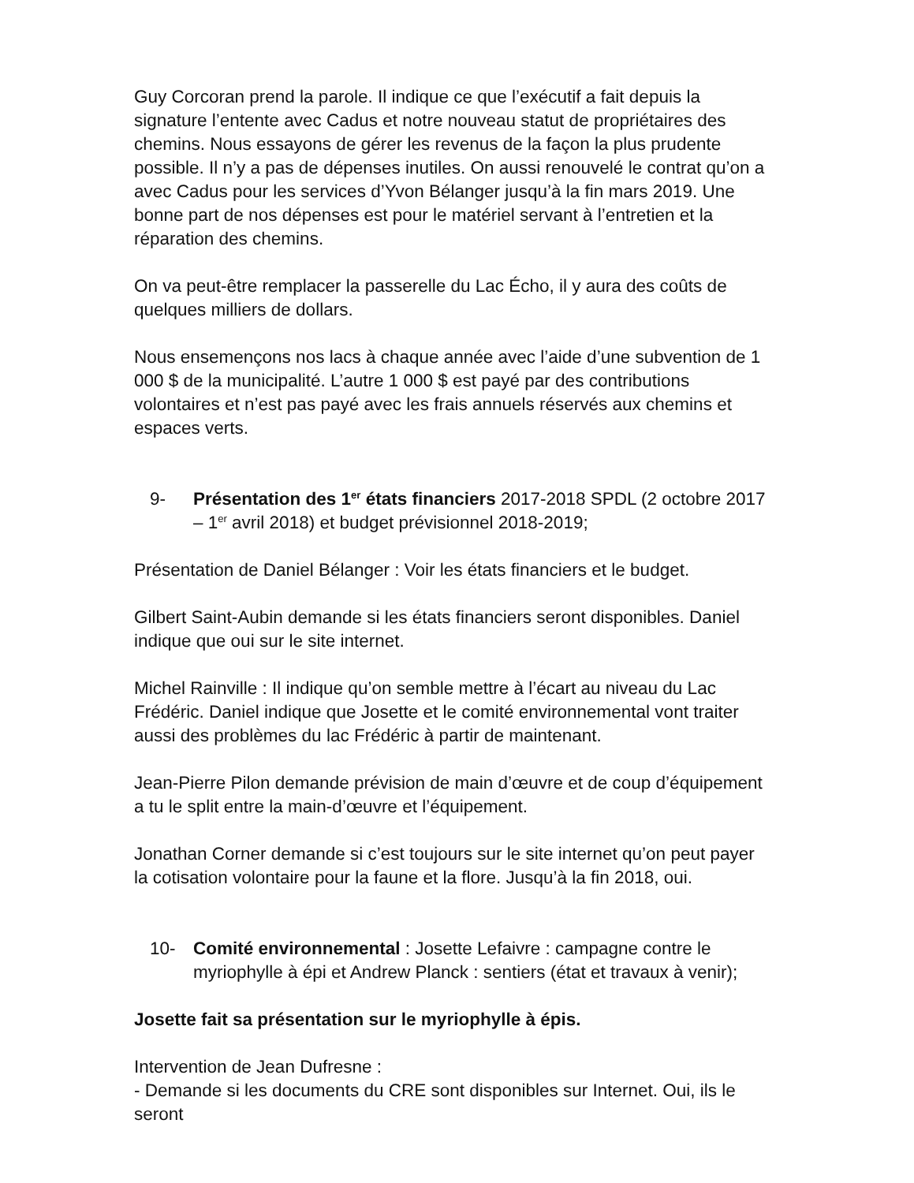Guy Corcoran prend la parole. Il indique ce que l’exécutif a fait depuis la signature l’entente avec Cadus et notre nouveau statut de propriétaires des chemins. Nous essayons de gérer les revenus de la façon la plus prudente possible. Il n’y a pas de dépenses inutiles. On aussi renouvelé le contrat qu’on a avec Cadus pour les services d’Yvon Bélanger jusqu’à la fin mars 2019. Une bonne part de nos dépenses est pour le matériel servant à l’entretien et la réparation des chemins.
On va peut-être remplacer la passerelle du Lac Écho, il y aura des coûts de quelques milliers de dollars.
Nous ensemençons nos lacs à chaque année avec l’aide d’une subvention de 1 000 $ de la municipalité. L’autre 1 000 $ est payé par des contributions volontaires et n’est pas payé avec les frais annuels réservés aux chemins et espaces verts.
9- Présentation des 1<sup>er</sup> états financiers 2017-2018 SPDL (2 octobre 2017 – 1<sup>er</sup> avril 2018) et budget prévisionnel 2018-2019;
Présentation de Daniel Bélanger : Voir les états financiers et le budget.
Gilbert Saint-Aubin demande si les états financiers seront disponibles. Daniel indique que oui sur le site internet.
Michel Rainville : Il indique qu’on semble mettre à l’écart au niveau du Lac Frédéric. Daniel indique que Josette et le comité environnemental vont traiter aussi des problèmes du lac Frédéric à partir de maintenant.
Jean-Pierre Pilon demande prévision de main d’œuvre et de coup d’équipement a tu le split entre la main-d’œuvre et l’équipement.
Jonathan Corner demande si c’est toujours sur le site internet qu’on peut payer la cotisation volontaire pour la faune et la flore. Jusqu’à la fin 2018, oui.
10- Comité environnemental : Josette Lefaivre : campagne contre le myriophylle à épi et Andrew Planck : sentiers (état et travaux à venir);
Josette fait sa présentation sur le myriophylle à épis.
Intervention de Jean Dufresne :
- Demande si les documents du CRE sont disponibles sur Internet. Oui, ils le seront